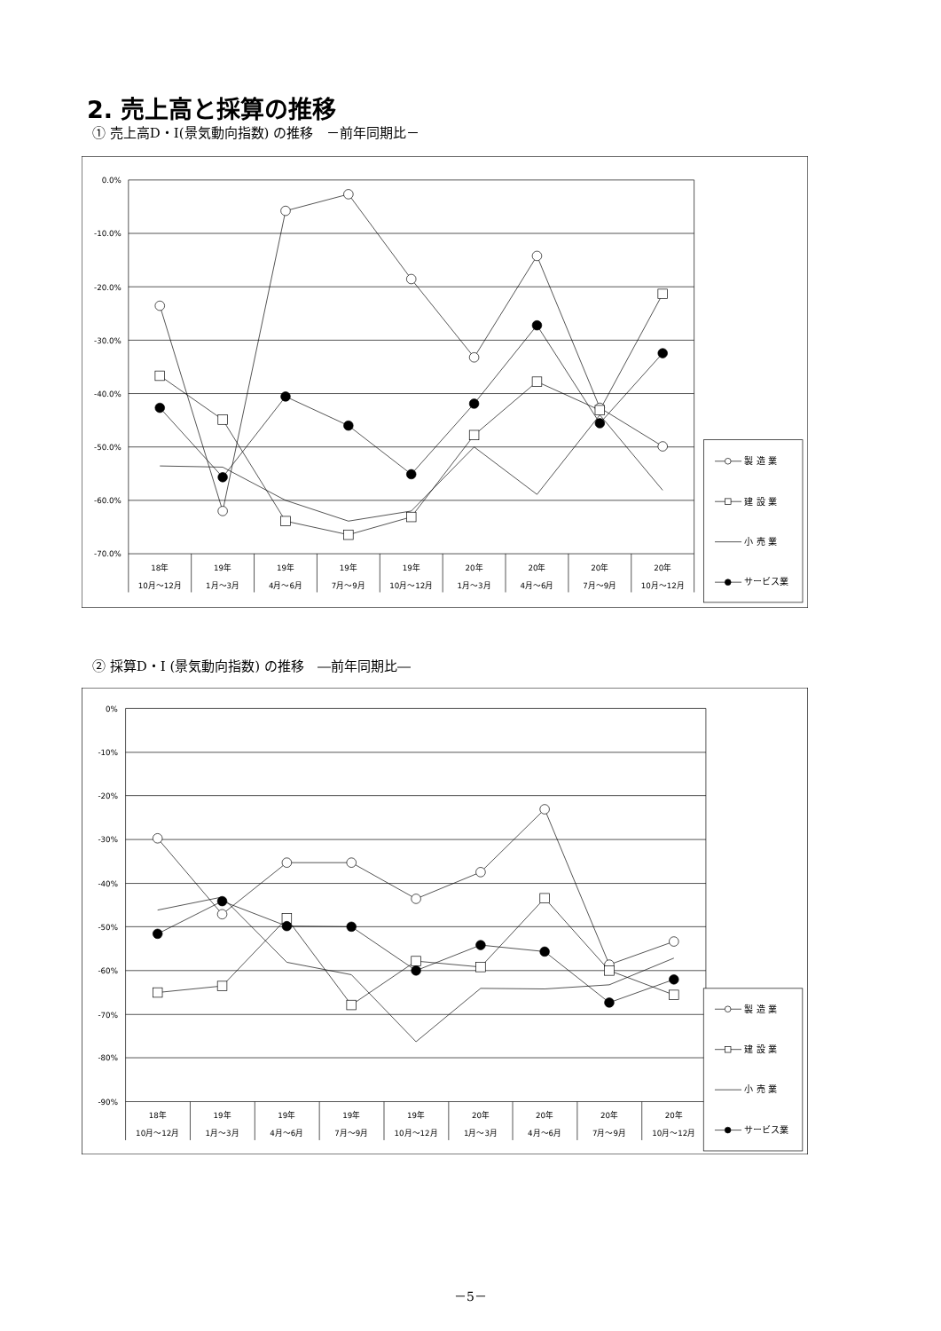2. 売上高と採算の推移
① 売上高D・Ⅰ(景気動向指数) の推移　－前年同期比－
0.0%
-10.0%
-20.0%
-30.0%
-40.0%
-50.0%
-60.0%
-70.0%
18年
10月～12月
19年
1月～3月
19年
4月～6月
19年
7月～9月
19年
10月～12月
20年
1月～3月
20年
4月～6月
20年
7月～9月
20年
10月～12月
製 造 業
建 設 業
小 売 業
サービス業
② 採算D・Ⅰ (景気動向指数) の推移　―前年同期比―
0%
-10%
-20%
-30%
-40%
-50%
-60%
-70%
-80%
-90%
18年
10月～12月
19年
1月～3月
19年
4月～6月
19年
7月～9月
19年
10月～12月
20年
1月～3月
20年
4月～6月
20年
7月～9月
20年
10月～12月
製 造 業
建 設 業
小 売 業
サービス業
－5－